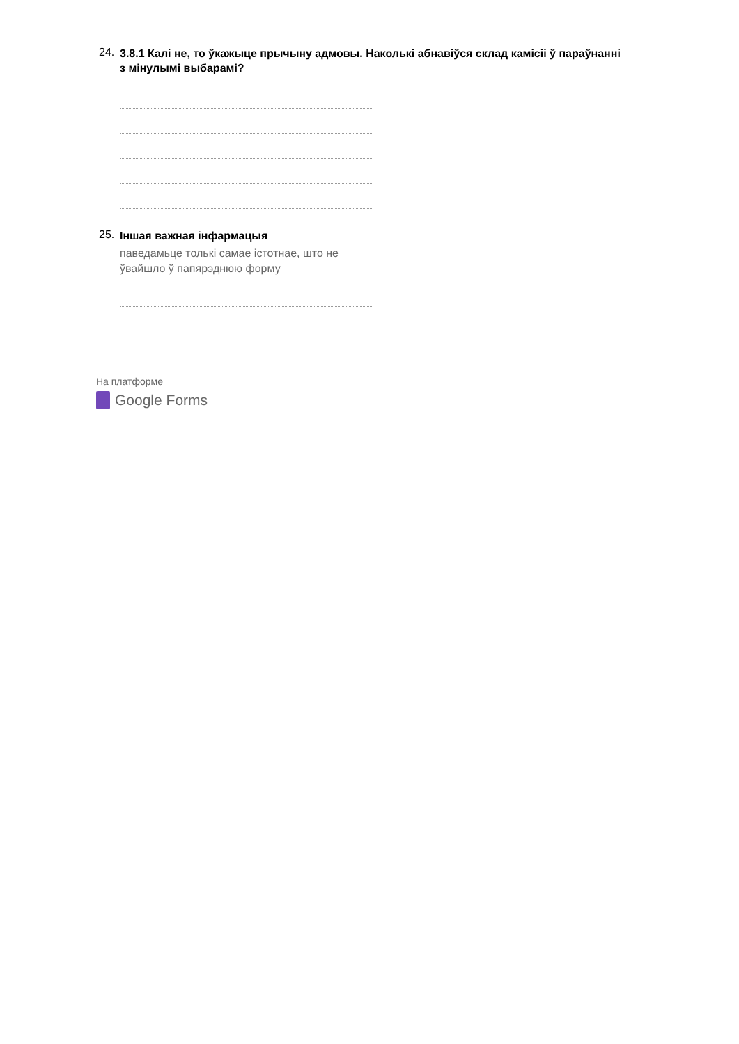24.
3.8.1 Калі не, то ўкажыце прычыну адмовы. Наколькі абнавіўся склад камісіі ў параўнанні з мінулымі выбарамі?
25.
Іншая важная інфармацыя
паведамьце толькі самае істотнае, што не ўвайшло ў папярэднюю форму
На платформе
Google Forms